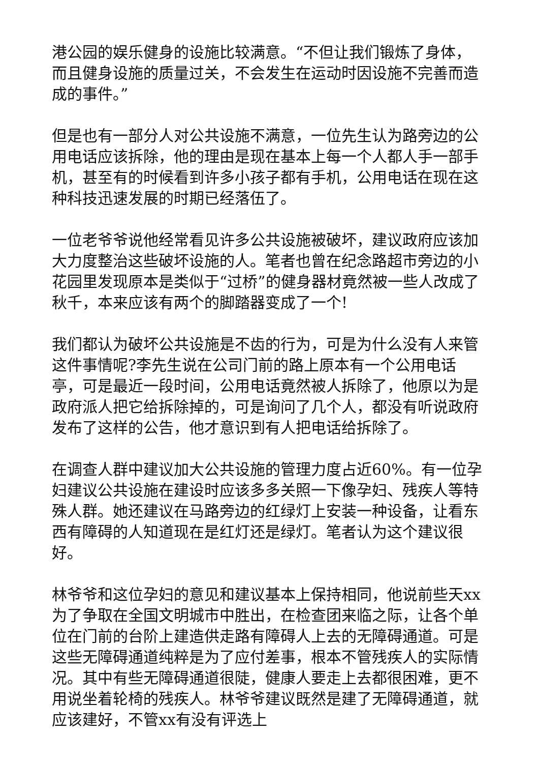港公园的娱乐健身的设施比较满意。“不但让我们锻炼了身体，而且健身设施的质量过关，不会发生在运动时因设施不完善而造成的事件。”
但是也有一部分人对公共设施不满意，一位先生认为路旁边的公用电话应该拆除，他的理由是现在基本上每一个人都人手一部手机，甚至有的时候看到许多小孩子都有手机，公用电话在现在这种科技迅速发展的时期已经落伍了。
一位老爷爷说他经常看见许多公共设施被破坏，建议政府应该加大力度整治这些破坏设施的人。笔者也曾在纪念路超市旁边的小花园里发现原本是类似于“过桥”的健身器材竟然被一些人改成了秋千，本来应该有两个的脚踏器变成了一个!
我们都认为破坏公共设施是不齿的行为，可是为什么没有人来管这件事情呢?李先生说在公司门前的路上原本有一个公用电话亭，可是最近一段时间，公用电话竟然被人拆除了，他原以为是政府派人把它给拆除掉的，可是询问了几个人，都没有听说政府发布了这样的公告，他才意识到有人把电话给拆除了。
在调查人群中建议加大公共设施的管理力度占近60%。有一位孕妇建议公共设施在建设时应该多多关照一下像孕妇、残疾人等特殊人群。她还建议在马路旁边的红绿灯上安装一种设备，让看东西有障碍的人知道现在是红灯还是绿灯。笔者认为这个建议很好。
林爷爷和这位孕妇的意见和建议基本上保持相同，他说前些天xx为了争取在全国文明城市中胜出，在检查团来临之际，让各个单位在门前的台阶上建造供走路有障碍人上去的无障碍通道。可是这些无障碍通道纯粹是为了应付差事，根本不管残疾人的实际情况。其中有些无障碍通道很陡，健康人要走上去都很困难，更不用说坐着轮椅的残疾人。林爷爷建议既然是建了无障碍通道，就应该建好，不管xx有没有评选上